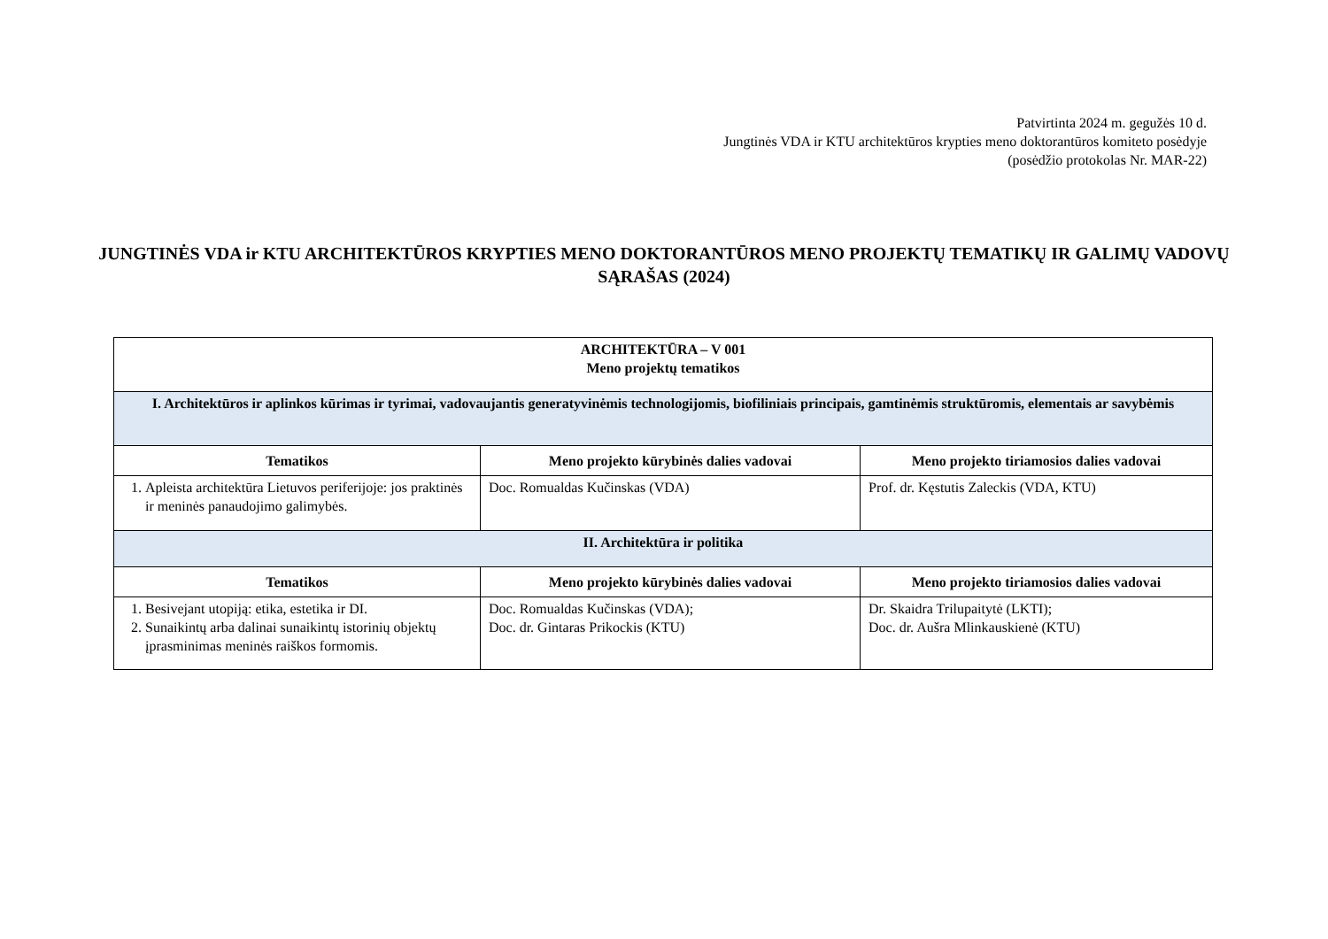Patvirtinta 2024 m. gegužės 10 d.
Jungtinės VDA ir KTU architektūros krypties meno doktorantūros komiteto posėdyje
(posėdžio protokolas Nr. MAR-22)
JUNGTINĖS VDA ir KTU ARCHITEKTŪROS KRYPTIES MENO DOKTORANTŪROS MENO PROJEKTŲ TEMATIKŲ IR GALIMŲ VADOVŲ SĄRAŠAS (2024)
| ARCHITEKTŪRA – V 001 Meno projektų tematikos | | |
| I. Architektūros ir aplinkos kūrimas ir tyrimai, vadovaujantis generatyvinėmis technologijomis, biofiliniais principais, gamtinėmis struktūromis, elementais ar savybėmis | | |
| Tematikos | Meno projekto kūrybinės dalies vadovai | Meno projekto tiriamosios dalies vadovai |
| 1. Apleista architektūra Lietuvos periferijoje: jos praktinės ir meninės panaudojimo galimybės. | Doc. Romualdas Kučinskas (VDA) | Prof. dr. Kęstutis Zaleckis (VDA, KTU) |
| II. Architektūra ir politika | | |
| Tematikos | Meno projekto kūrybinės dalies vadovai | Meno projekto tiriamosios dalies vadovai |
| 1. Besivejant utopiją: etika, estetika ir DI. 2. Sunaikintų arba dalinai sunaikintų istorinių objektų įprasminimas meninės raiškos formomis. | Doc. Romualdas Kučinskas (VDA); Doc. dr. Gintaras Prikockis (KTU) | Dr. Skaidra Trilupaitytė (LKTI); Doc. dr. Aušra Mlinkauskienė (KTU) |